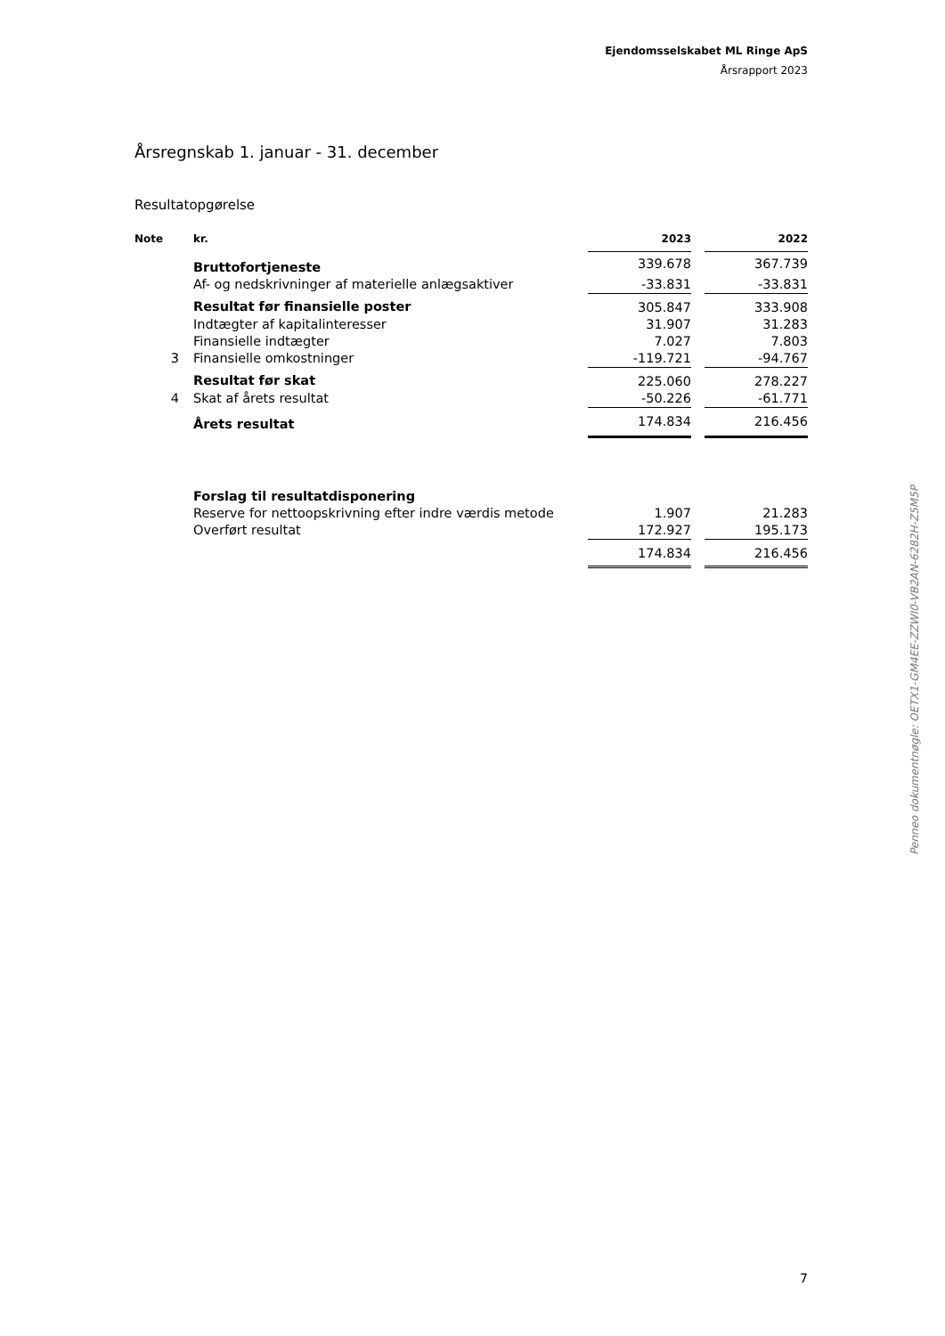Ejendomsselskabet ML Ringe ApS
Årsrapport 2023
Årsregnskab 1. januar - 31. december
Resultatopgørelse
| Note | kr. | 2023 | | 2022 |
| --- | --- | --- | --- | --- |
| | Bruttofortjeneste | 339.678 | | 367.739 |
| | Af- og nedskrivninger af materielle anlægsaktiver | -33.831 | | -33.831 |
| | Resultat før finansielle poster | 305.847 | | 333.908 |
| | Indtægter af kapitalinteresser | 31.907 | | 31.283 |
| | Finansielle indtægter | 7.027 | | 7.803 |
| 3 | Finansielle omkostninger | -119.721 | | -94.767 |
| | Resultat før skat | 225.060 | | 278.227 |
| 4 | Skat af årets resultat | -50.226 | | -61.771 |
| | Årets resultat | 174.834 | | 216.456 |
| | Forslag til resultatdisponering | | | |
| | Reserve for nettoopskrivning efter indre værdis metode | 1.907 | | 21.283 |
| | Overført resultat | 172.927 | | 195.173 |
| | | 174.834 | | 216.456 |
Penneo dokumentnøgle: OETX1-GM4EE-ZZWI0-VB2AN-6282H-Z5M5P
7